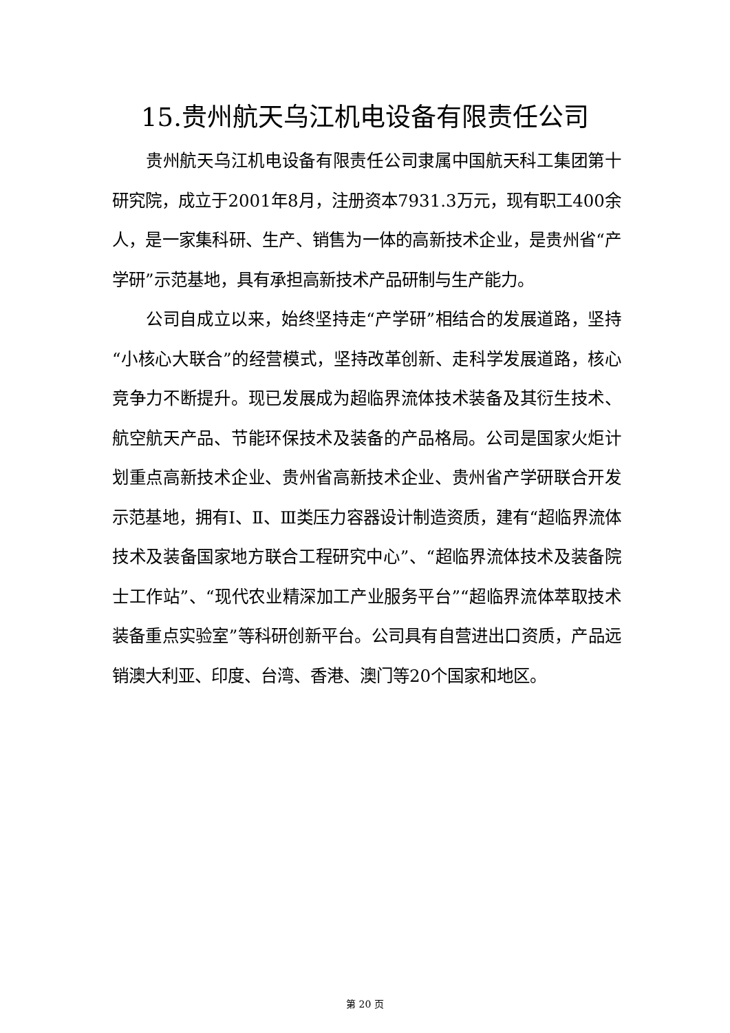15.贵州航天乌江机电设备有限责任公司
贵州航天乌江机电设备有限责任公司隶属中国航天科工集团第十研究院，成立于2001年8月，注册资本7931.3万元，现有职工400余人，是一家集科研、生产、销售为一体的高新技术企业，是贵州省“产学研”示范基地，具有承担高新技术产品研制与生产能力。
公司自成立以来，始终坚持走“产学研”相结合的发展道路，坚持“小核心大联合”的经营模式，坚持改革创新、走科学发展道路，核心竞争力不断提升。现已发展成为超临界流体技术装备及其衍生技术、航空航天产品、节能环保技术及装备的产品格局。公司是国家火炬计划重点高新技术企业、贵州省高新技术企业、贵州省产学研联合开发示范基地，拥有Ⅰ、Ⅱ、Ⅲ类压力容器设计制造资质，建有“超临界流体技术及装备国家地方联合工程研究中心”、“超临界流体技术及装备院士工作站”、“现代农业精深加工产业服务平台”“超临界流体萃取技术装备重点实验室”等科研创新平台。公司具有自营进出口资质，产品远销澳大利亚、印度、台湾、香港、澳门等20个国家和地区。
第 20 页